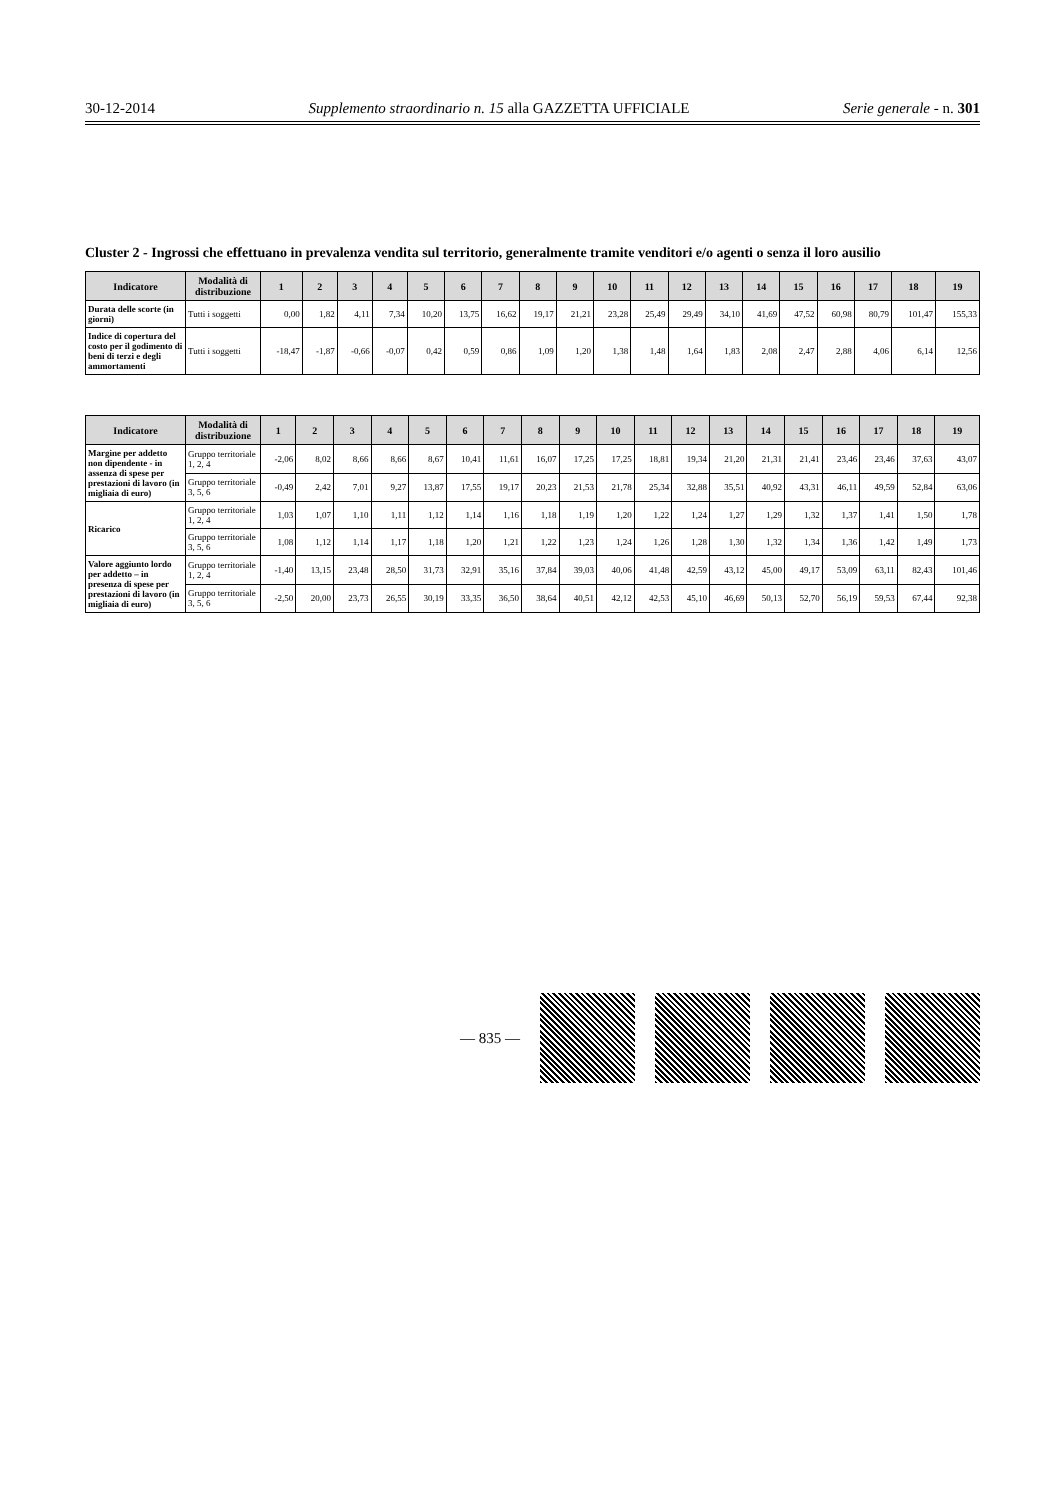30-12-2014 Supplemento straordinario n. 15 alla GAZZETTA UFFICIALE Serie generale - n. 301
Cluster 2 - Ingrossi che effettuano in prevalenza vendita sul territorio, generalmente tramite venditori e/o agenti o senza il loro ausilio
| Indicatore | Modalità di distribuzione | 1 | 2 | 3 | 4 | 5 | 6 | 7 | 8 | 9 | 10 | 11 | 12 | 13 | 14 | 15 | 16 | 17 | 18 | 19 |
| --- | --- | --- | --- | --- | --- | --- | --- | --- | --- | --- | --- | --- | --- | --- | --- | --- | --- | --- | --- | --- |
| Durata delle scorte (in giorni) | Tutti i soggetti | 0,00 | 1,82 | 4,11 | 7,34 | 10,20 | 13,75 | 16,62 | 19,17 | 21,21 | 23,28 | 25,49 | 29,49 | 34,10 | 41,69 | 47,52 | 60,98 | 80,79 | 101,47 | 155,33 |
| Indice di copertura del costo per il godimento di beni di terzi e degli ammortamenti | Tutti i soggetti | -18,47 | -1,87 | -0,66 | -0,07 | 0,42 | 0,59 | 0,86 | 1,09 | 1,20 | 1,38 | 1,48 | 1,64 | 1,83 | 2,08 | 2,47 | 2,88 | 4,06 | 6,14 | 12,56 |
| Indicatore | Modalità di distribuzione | 1 | 2 | 3 | 4 | 5 | 6 | 7 | 8 | 9 | 10 | 11 | 12 | 13 | 14 | 15 | 16 | 17 | 18 | 19 |
| --- | --- | --- | --- | --- | --- | --- | --- | --- | --- | --- | --- | --- | --- | --- | --- | --- | --- | --- | --- | --- |
| Margine per addetto non dipendente - in assenza di spese per prestazioni di lavoro (in migliaia di euro) | Gruppo territoriale 1, 2, 4 | -2,06 | 8,02 | 8,66 | 8,66 | 8,67 | 10,41 | 11,61 | 16,07 | 17,25 | 17,25 | 18,81 | 19,34 | 21,20 | 21,31 | 21,41 | 23,46 | 23,46 | 37,63 | 43,07 |
| | Gruppo territoriale 3, 5, 6 | -0,49 | 2,42 | 7,01 | 9,27 | 13,87 | 17,55 | 19,17 | 20,23 | 21,53 | 21,78 | 25,34 | 32,88 | 35,51 | 40,92 | 43,31 | 46,11 | 49,59 | 52,84 | 63,06 |
| Ricarico | Gruppo territoriale 1, 2, 4 | 1,03 | 1,07 | 1,10 | 1,11 | 1,12 | 1,14 | 1,16 | 1,18 | 1,19 | 1,20 | 1,22 | 1,24 | 1,27 | 1,29 | 1,32 | 1,37 | 1,41 | 1,50 | 1,78 |
| | Gruppo territoriale 3, 5, 6 | 1,08 | 1,12 | 1,14 | 1,17 | 1,18 | 1,20 | 1,21 | 1,22 | 1,23 | 1,24 | 1,26 | 1,28 | 1,30 | 1,32 | 1,34 | 1,36 | 1,42 | 1,49 | 1,73 |
| Valore aggiunto lordo per addetto – in presenza di spese per prestazioni di lavoro (in migliaia di euro) | Gruppo territoriale 1, 2, 4 | -1,40 | 13,15 | 23,48 | 28,50 | 31,73 | 32,91 | 35,16 | 37,84 | 39,03 | 40,06 | 41,48 | 42,59 | 43,12 | 45,00 | 49,17 | 53,09 | 63,11 | 82,43 | 101,46 |
| | Gruppo territoriale 3, 5, 6 | -2,50 | 20,00 | 23,73 | 26,55 | 30,19 | 33,35 | 36,50 | 38,64 | 40,51 | 42,12 | 42,53 | 45,10 | 46,69 | 50,13 | 52,70 | 56,19 | 59,53 | 67,44 | 92,38 |
— 835 —